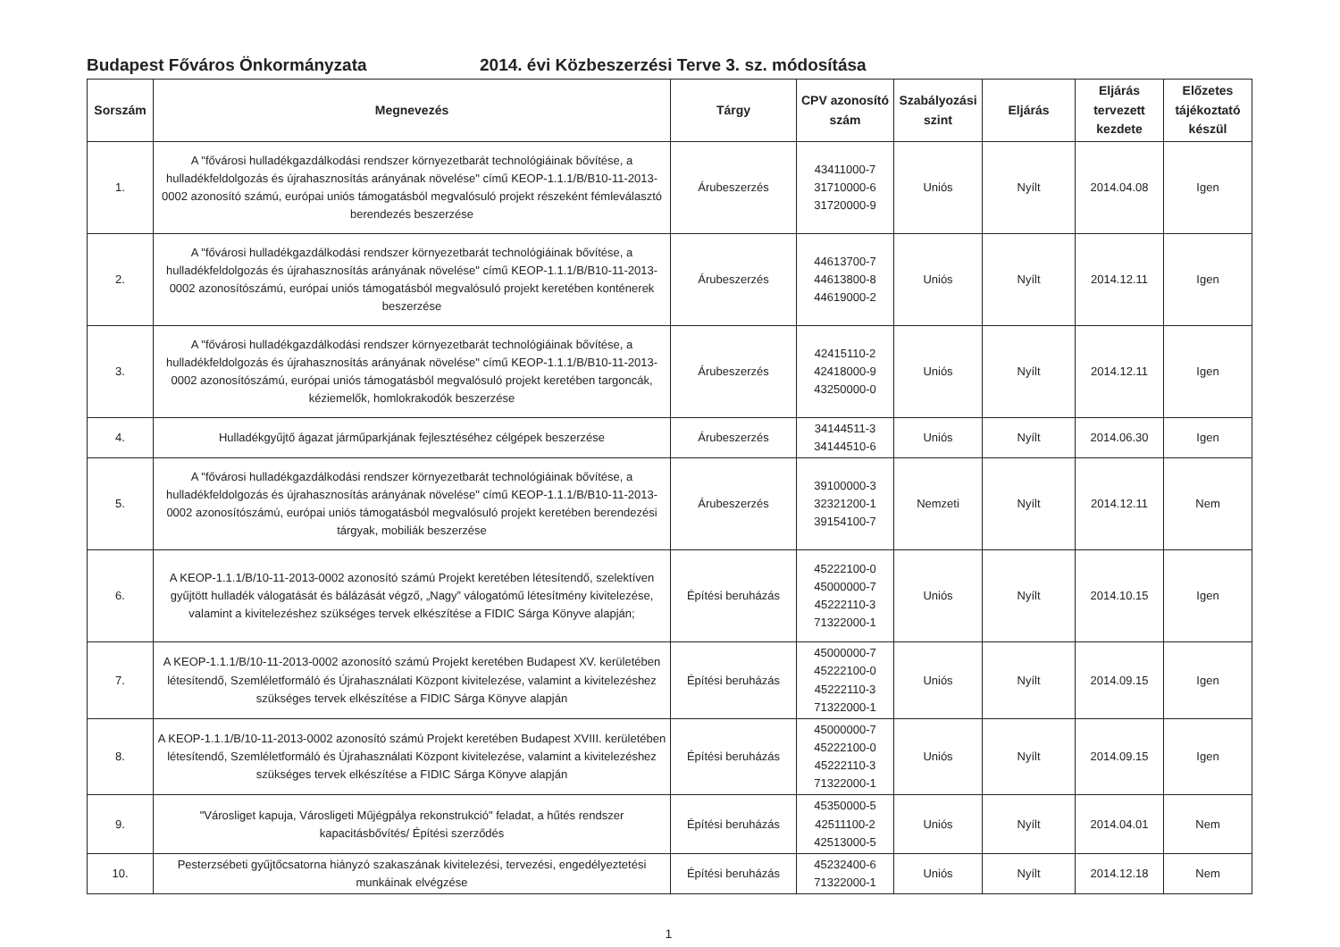Budapest Főváros Önkormányzata 2014. évi Közbeszerzési Terve 3. sz. módosítása
| Sorszám | Megnevezés | Tárgy | CPV azonosító szám | Szabályozási szint | Eljárás | Eljárás tervezett kezdete | Előzetes tájékoztató készül |
| --- | --- | --- | --- | --- | --- | --- | --- |
| 1. | A "fővárosi hulladékgazdálkodási rendszer környezetbarát technológiáinak bővítése, a hulladékfeldolgozás és újrahasznosítás arányának növelése" című KEOP-1.1.1/B/B10-11-2013-0002 azonosító számú, európai uniós támogatásból megvalósuló projekt részeként fémleválasztó berendezés beszerzése | Árubeszerzés | 43411000-7 31710000-6 31720000-9 | Uniós | Nyílt | 2014.04.08 | Igen |
| 2. | A "fővárosi hulladékgazdálkodási rendszer környezetbarát technológiáinak bővítése, a hulladékfeldolgozás és újrahasznosítás arányának növelése" című KEOP-1.1.1/B/B10-11-2013-0002 azonosítószámú, európai uniós támogatásból megvalósuló projekt keretében konténerek beszerzése | Árubeszerzés | 44613700-7 44613800-8 44619000-2 | Uniós | Nyílt | 2014.12.11 | Igen |
| 3. | A "fővárosi hulladékgazdálkodási rendszer környezetbarát technológiáinak bővítése, a hulladékfeldolgozás és újrahasznosítás arányának növelése" című KEOP-1.1.1/B/B10-11-2013-0002 azonosítószámú, európai uniós támogatásból megvalósuló projekt keretében targoncák, kéziemelők, homlokrakodók beszerzése | Árubeszerzés | 42415110-2 42418000-9 43250000-0 | Uniós | Nyílt | 2014.12.11 | Igen |
| 4. | Hulladékgyűjtő ágazat járműparkjának fejlesztéséhez célgépek beszerzése | Árubeszerzés | 34144511-3 34144510-6 | Uniós | Nyílt | 2014.06.30 | Igen |
| 5. | A "fővárosi hulladékgazdálkodási rendszer környezetbarát technológiáinak bővítése, a hulladékfeldolgozás és újrahasznosítás arányának növelése" című KEOP-1.1.1/B/B10-11-2013-0002 azonosítószámú, európai uniós támogatásból megvalósuló projekt keretében berendezési tárgyak, mobiliák beszerzése | Árubeszerzés | 39100000-3 32321200-1 39154100-7 | Nemzeti | Nyílt | 2014.12.11 | Nem |
| 6. | A KEOP-1.1.1/B/10-11-2013-0002 azonosító számú Projekt keretében létesítendő, szelektíven gyűjtött hulladék válogatását és bálázását végző, „Nagy” válogatómű létesítmény kivitelezése, valamint a kivitelezéshez szükséges tervek elkészítése a FIDIC Sárga Könyve alapján; | Építési beruházás | 45222100-0 45000000-7 45222110-3 71322000-1 | Uniós | Nyílt | 2014.10.15 | Igen |
| 7. | A KEOP-1.1.1/B/10-11-2013-0002 azonosító számú Projekt keretében Budapest XV. kerületében létesítendő, Szemléletformáló és Újrahasználati Központ kivitelezése, valamint a kivitelezéshez szükséges tervek elkészítése a FIDIC Sárga Könyve alapján | Építési beruházás | 45000000-7 45222100-0 45222110-3 71322000-1 | Uniós | Nyílt | 2014.09.15 | Igen |
| 8. | A KEOP-1.1.1/B/10-11-2013-0002 azonosító számú Projekt keretében Budapest XVIII. kerületében létesítendő, Szemléletformáló és Újrahasználati Központ kivitelezése, valamint a kivitelezéshez szükséges tervek elkészítése a FIDIC Sárga Könyve alapján | Építési beruházás | 45000000-7 45222100-0 45222110-3 71322000-1 | Uniós | Nyílt | 2014.09.15 | Igen |
| 9. | "Városliget kapuja, Városligeti Műjégpálya rekonstrukció" feladat, a hűtés rendszer kapacitásbővítés/ Építési szerződés | Építési beruházás | 45350000-5 42511100-2 42513000-5 | Uniós | Nyílt | 2014.04.01 | Nem |
| 10. | Pesterzsébeti gyűjtőcsatorna hiányzó szakaszának kivitelezési, tervezési, engedélyeztetési munkáinak elvégzése | Építési beruházás | 45232400-6 71322000-1 | Uniós | Nyílt | 2014.12.18 | Nem |
1